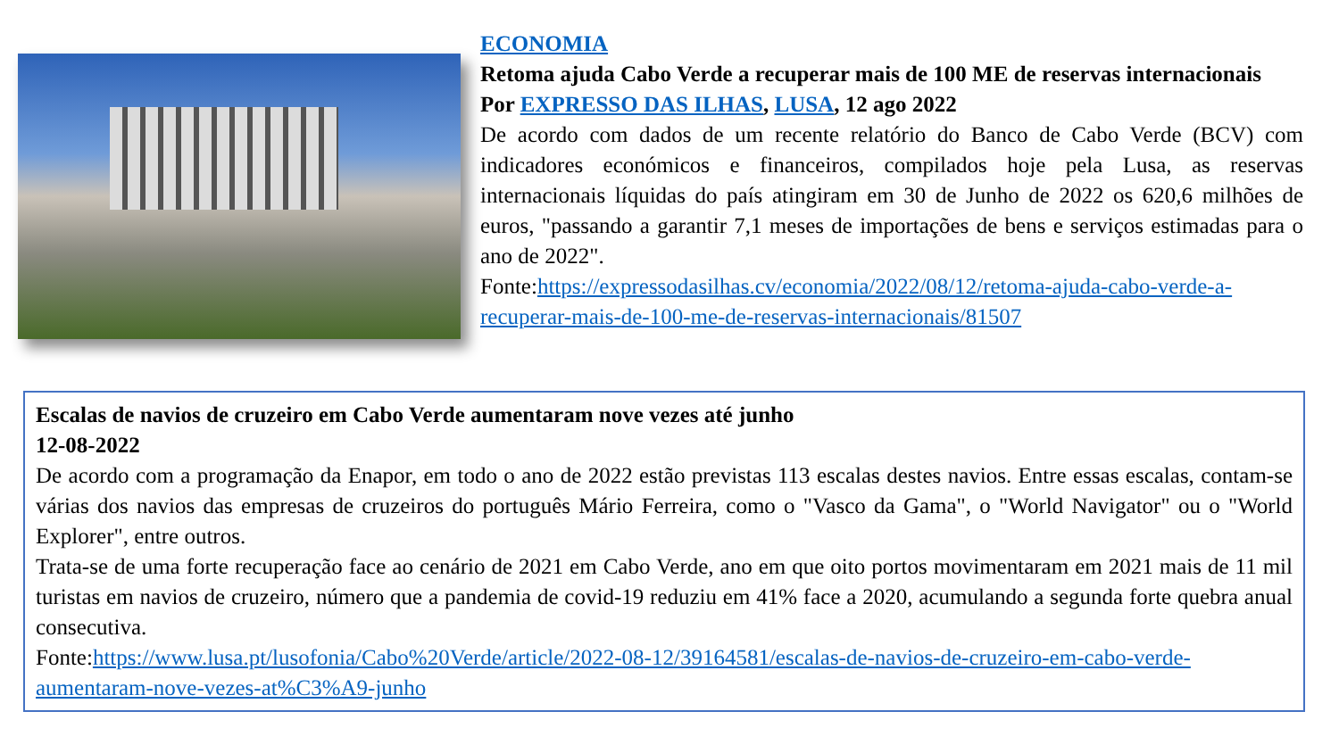ECONOMIA
Retoma ajuda Cabo Verde a recuperar mais de 100 ME de reservas internacionais
Por EXPRESSO DAS ILHAS, LUSA, 12 ago 2022
De acordo com dados de um recente relatório do Banco de Cabo Verde (BCV) com indicadores económicos e financeiros, compilados hoje pela Lusa, as reservas internacionais líquidas do país atingiram em 30 de Junho de 2022 os 620,6 milhões de euros, "passando a garantir 7,1 meses de importações de bens e serviços estimadas para o ano de 2022".
Fonte:https://expressodasilhas.cv/economia/2022/08/12/retoma-ajuda-cabo-verde-a-recuperar-mais-de-100-me-de-reservas-internacionais/81507
Escalas de navios de cruzeiro em Cabo Verde aumentaram nove vezes até junho
12-08-2022
De acordo com a programação da Enapor, em todo o ano de 2022 estão previstas 113 escalas destes navios. Entre essas escalas, contam-se várias dos navios das empresas de cruzeiros do português Mário Ferreira, como o "Vasco da Gama", o "World Navigator" ou o "World Explorer", entre outros.
Trata-se de uma forte recuperação face ao cenário de 2021 em Cabo Verde, ano em que oito portos movimentaram em 2021 mais de 11 mil turistas em navios de cruzeiro, número que a pandemia de covid-19 reduziu em 41% face a 2020, acumulando a segunda forte quebra anual consecutiva.
Fonte:https://www.lusa.pt/lusofonia/Cabo%20Verde/article/2022-08-12/39164581/escalas-de-navios-de-cruzeiro-em-cabo-verde-aumentaram-nove-vezes-at%C3%A9-junho